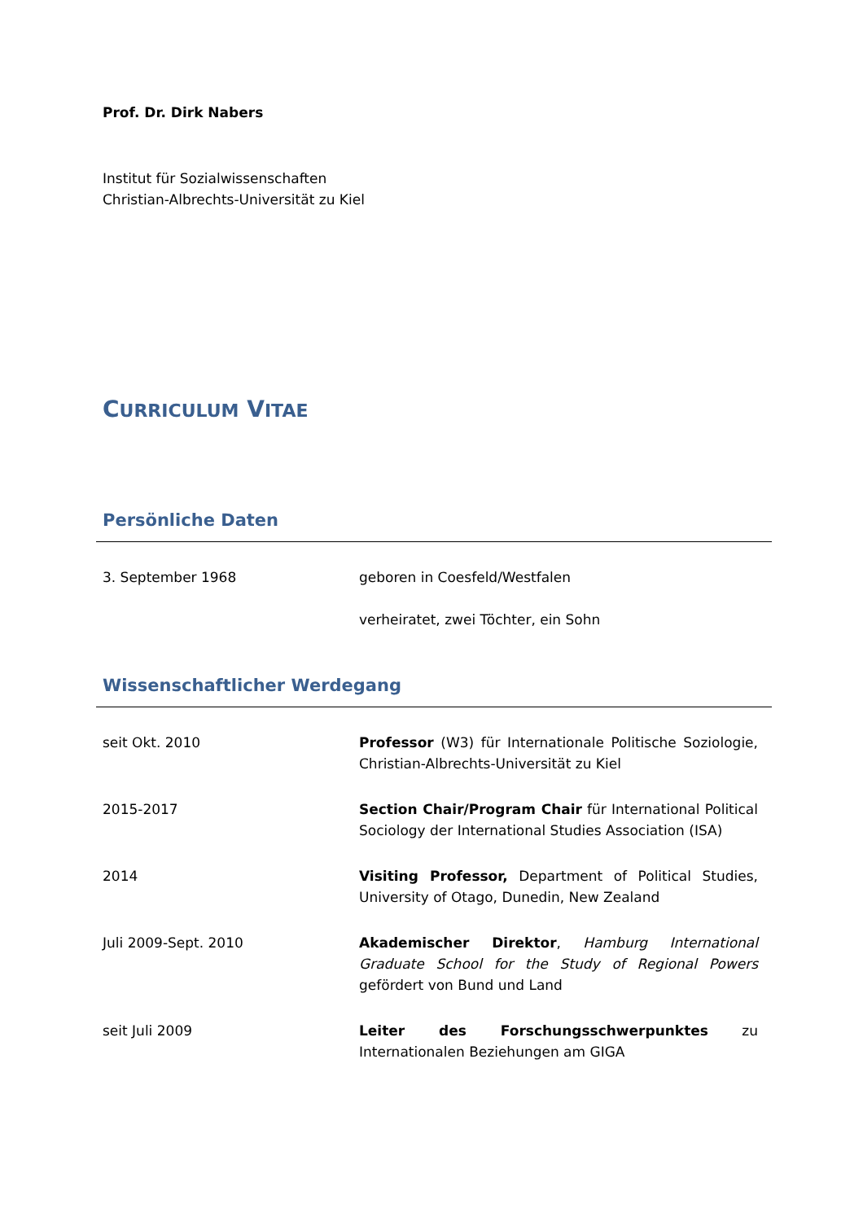Prof. Dr. Dirk Nabers
Institut für Sozialwissenschaften
Christian-Albrechts-Universität zu Kiel
CURRICULUM VITAE
Persönliche Daten
3. September 1968 geboren in Coesfeld/Westfalen
verheiratet, zwei Töchter, ein Sohn
Wissenschaftlicher Werdegang
seit Okt. 2010 Professor (W3) für Internationale Politische Soziologie, Christian-Albrechts-Universität zu Kiel
2015-2017 Section Chair/Program Chair für International Political Sociology der International Studies Association (ISA)
2014 Visiting Professor, Department of Political Studies, University of Otago, Dunedin, New Zealand
Juli 2009-Sept. 2010 Akademischer Direktor, Hamburg International Graduate School for the Study of Regional Powers gefördert von Bund und Land
seit Juli 2009 Leiter des Forschungsschwerpunktes zu Internationalen Beziehungen am GIGA